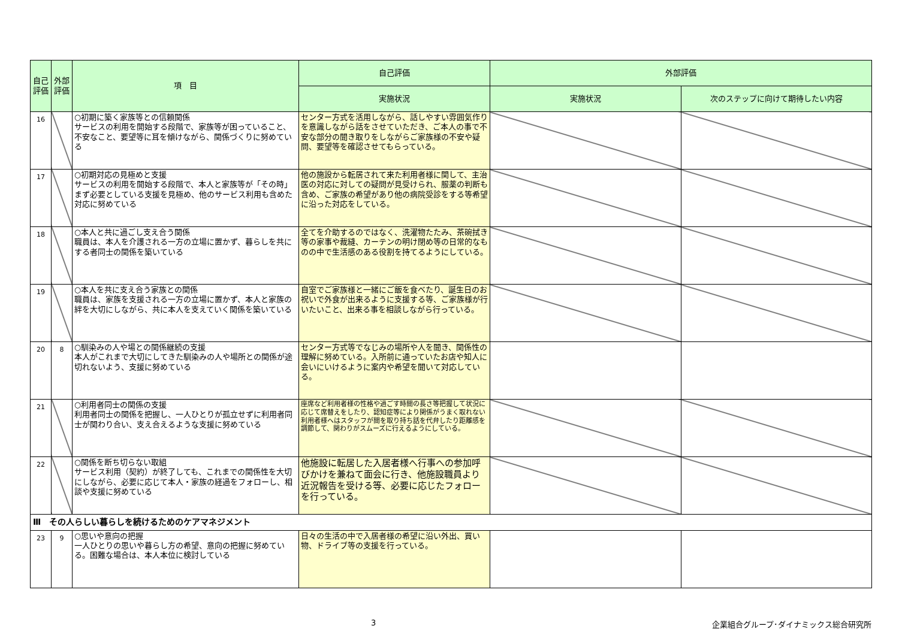| 自己評価 | 外部評価 | 項 目 | 自己評価 | 外部評価 | |
| --- | --- | --- | --- | --- | --- |
| | | | 実施状況 | 実施状況 | 次のステップに向けて期待したい内容 |
| 16 | | ○初期に築く家族等との信頼関係 サービスの利用を開始する段階で、家族等が困っていること、不安なこと、要望等に耳を傾けながら、関係づくりに努めている | センター方式を活用しながら、話しやすい雰囲気作りを意識しながら話をさせていただき、ご本人の事で不安な部分の聞き取りをしながらご家族様の不安や疑問、要望等を確認させてもらっている。 | | |
| 17 | | ○初期対応の見極めと支援 サービスの利用を開始する段階で、本人と家族等が「その時」まず必要としている支援を見極め、他のサービス利用も含めた対応に努めている | 他の施設から転居されて来た利用者様に関して、主治医の対応に対しての疑問が見受けられ、服薬の判断も含め、ご家族の希望があり他の病院受診をする等希望に沿った対応をしている。 | | |
| 18 | | ○本人と共に過ごし支え合う関係 職員は、本人を介護される一方の立場に置かず、暮らしを共にする者同士の関係を築いている | 全てを介助するのではなく、洗濯物たたみ、茶碗拭き等の家事や裁縫、カーテンの明け閉め等の日常的なものの中で生活感のある役割を持てるようにしている。 | | |
| 19 | | ○本人を共に支え合う家族との関係 職員は、家族を支援される一方の立場に置かず、本人と家族の絆を大切にしながら、共に本人を支えていく関係を築いている | 自室でご家族様と一緒にご飯を食べたり、誕生日のお祝いで外食が出来るように支援する等、ご家族様が行いたいこと、出来る事を相談しながら行っている。 | | |
| 20 | 8 | ○馴染みの人や場との関係継続の支援 本人がこれまで大切にしてきた馴染みの人や場所との関係が途切れないよう、支援に努めている | センター方式等でなじみの場所や人を聞き、関係性の理解に努めている。入所前に通っていたお店や知人に会いにいけるように案内や希望を聞いて対応している。 | | |
| 21 | | ○利用者同士の関係の支援 利用者同士の関係を把握し、一人ひとりが孤立せずに利用者同士が関わり合い、支え合えるような支援に努めている | 座席など利用者様の性格や過ごす時間の長さ等把握して状況に応じて席替えをしたり、認知症等により関係がうまく取れない利用者様へはスタッフが間を取り持ち話を代弁したり距離感を調節して、関わりがスムーズに行えるようにしている。 | | |
| 22 | | ○関係を断ち切らない取組 サービス利用（契約）が終了しても、これまでの関係性を大切にしながら、必要に応じて本人・家族の経過をフォローし、相談や支援に努めている | 他施設に転居した入居者様へ行事への参加呼びかけを兼ねて面会に行き、他施設職員より近況報告を受ける等、必要に応じたフォローを行っている。 | | |
| Ⅲ その人らしい暮らしを続けるためのケアマネジメント | | | | | |
| 23 | 9 | ○思いや意向の把握 一人ひとりの思いや暮らし方の希望、意向の把握に努めている。困難な場合は、本人本位に検討している | 日々の生活の中で入居者様の希望に沿い外出、買い物、ドライブ等の支援を行っている。 | | |
3 企業組合グループ･ダイナミックス総合研究所